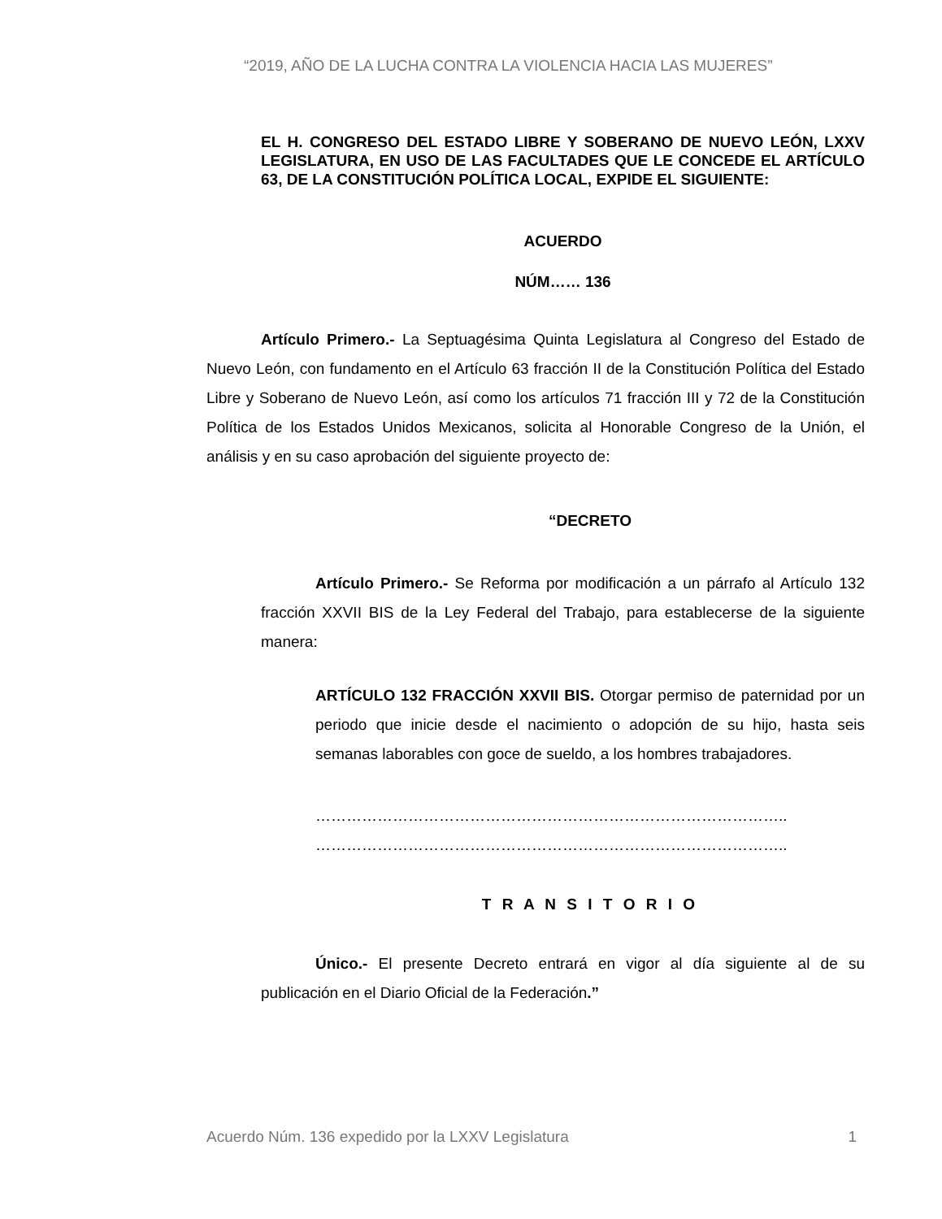“2019, AÑO DE LA LUCHA CONTRA LA VIOLENCIA HACIA LAS MUJERES”
EL H. CONGRESO DEL ESTADO LIBRE Y SOBERANO DE NUEVO LEÓN, LXXV LEGISLATURA, EN USO DE LAS FACULTADES QUE LE CONCEDE EL ARTÍCULO 63, DE LA CONSTITUCIÓN POLÍTICA LOCAL, EXPIDE EL SIGUIENTE:
ACUERDO
NÚM…… 136
Artículo Primero.- La Septuagésima Quinta Legislatura al Congreso del Estado de Nuevo León, con fundamento en el Artículo 63 fracción II de la Constitución Política del Estado Libre y Soberano de Nuevo León, así como los artículos 71 fracción III y 72 de la Constitución Política de los Estados Unidos Mexicanos, solicita al Honorable Congreso de la Unión, el análisis y en su caso aprobación del siguiente proyecto de:
“DECRETO
Artículo Primero.- Se Reforma por modificación a un párrafo al Artículo 132 fracción XXVII BIS de la Ley Federal del Trabajo, para establecerse de la siguiente manera:
ARTÍCULO 132 FRACCIÓN XXVII BIS. Otorgar permiso de paternidad por un periodo que inicie desde el nacimiento o adopción de su hijo, hasta seis semanas laborables con goce de sueldo, a los hombres trabajadores.
………………………………………………………………………………..
………………………………………………………………………………..
T R A N S I T O R I O
Único.- El presente Decreto entrará en vigor al día siguiente al de su publicación en el Diario Oficial de la Federación.”
Acuerdo Núm. 136 expedido por la LXXV Legislatura 1